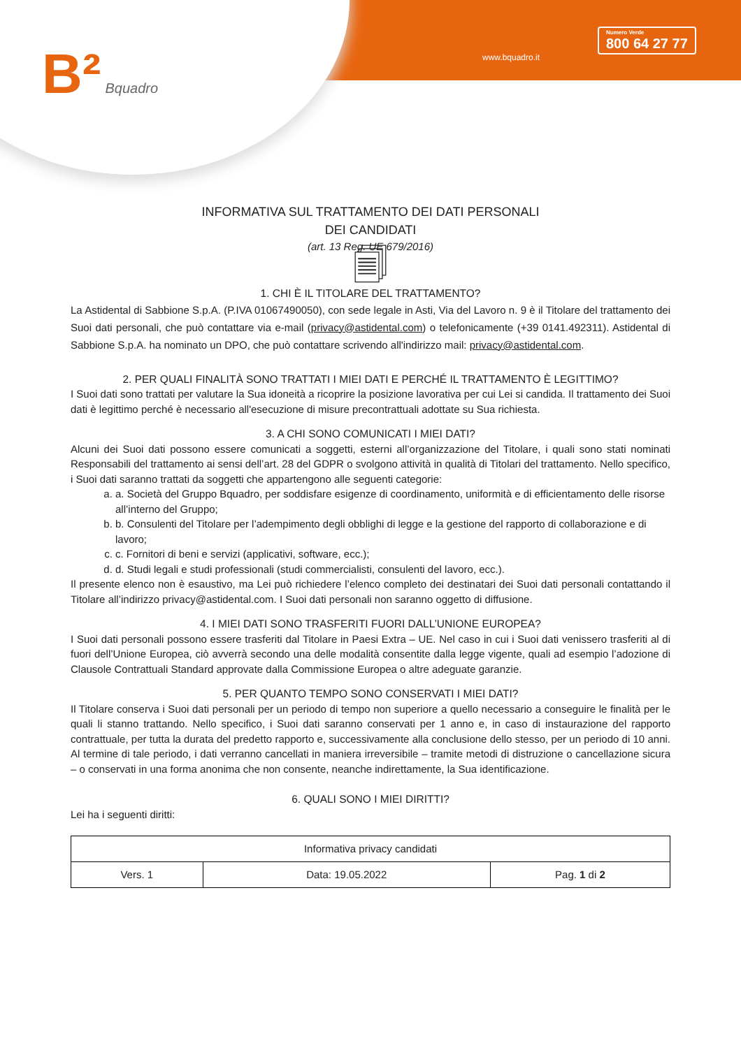B² Bquadro www.bquadro.it
Numero Verde
800 64 27 77
INFORMATIVA SUL TRATTAMENTO DEI DATI PERSONALI
DEI CANDIDATI
(art. 13 Reg. UE 679/2016)
🗐
1. CHI È IL TITOLARE DEL TRATTAMENTO?
La Astidental di Sabbione S.p.A. (P.IVA 01067490050), con sede legale in Asti, Via del Lavoro n. 9 è il Titolare del trattamento dei Suoi dati personali, che può contattare via e-mail (privacy@astidental.com) o telefonicamente (+39 0141.492311). Astidental di Sabbione S.p.A. ha nominato un DPO, che può contattare scrivendo all'indirizzo mail: privacy@astidental.com.
2. PER QUALI FINALITÀ SONO TRATTATI I MIEI DATI E PERCHÉ IL TRATTAMENTO È LEGITTIMO?
I Suoi dati sono trattati per valutare la Sua idoneità a ricoprire la posizione lavorativa per cui Lei si candida. Il trattamento dei Suoi dati è legittimo perché è necessario all'esecuzione di misure precontrattuali adottate su Sua richiesta.
3. A CHI SONO COMUNICATI I MIEI DATI?
Alcuni dei Suoi dati possono essere comunicati a soggetti, esterni all’organizzazione del Titolare, i quali sono stati nominati Responsabili del trattamento ai sensi dell’art. 28 del GDPR o svolgono attività in qualità di Titolari del trattamento. Nello specifico, i Suoi dati saranno trattati da soggetti che appartengono alle seguenti categorie:
a. a. Società del Gruppo Bquadro, per soddisfare esigenze di coordinamento, uniformità e di efficientamento delle risorse all’interno del Gruppo;
b. b. Consulenti del Titolare per l’adempimento degli obblighi di legge e la gestione del rapporto di collaborazione e di lavoro;
c. c. Fornitori di beni e servizi (applicativi, software, ecc.);
d. d. Studi legali e studi professionali (studi commercialisti, consulenti del lavoro, ecc.).
Il presente elenco non è esaustivo, ma Lei può richiedere l’elenco completo dei destinatari dei Suoi dati personali contattando il Titolare all’indirizzo privacy@astidental.com. I Suoi dati personali non saranno oggetto di diffusione.
4. I MIEI DATI SONO TRASFERITI FUORI DALL’UNIONE EUROPEA?
I Suoi dati personali possono essere trasferiti dal Titolare in Paesi Extra – UE. Nel caso in cui i Suoi dati venissero trasferiti al di fuori dell’Unione Europea, ciò avverrà secondo una delle modalità consentite dalla legge vigente, quali ad esempio l’adozione di Clausole Contrattuali Standard approvate dalla Commissione Europea o altre adeguate garanzie.
5. PER QUANTO TEMPO SONO CONSERVATI I MIEI DATI?
Il Titolare conserva i Suoi dati personali per un periodo di tempo non superiore a quello necessario a conseguire le finalità per le quali li stanno trattando. Nello specifico, i Suoi dati saranno conservati per 1 anno e, in caso di instaurazione del rapporto contrattuale, per tutta la durata del predetto rapporto e, successivamente alla conclusione dello stesso, per un periodo di 10 anni. Al termine di tale periodo, i dati verranno cancellati in maniera irreversibile – tramite metodi di distruzione o cancellazione sicura – o conservati in una forma anonima che non consente, neanche indirettamente, la Sua identificazione.
6. QUALI SONO I MIEI DIRITTI?
Lei ha i seguenti diritti:
| Informativa privacy candidati | | |
| Vers. 1 | Data: 19.05.2022 | Pag. 1 di 2 |